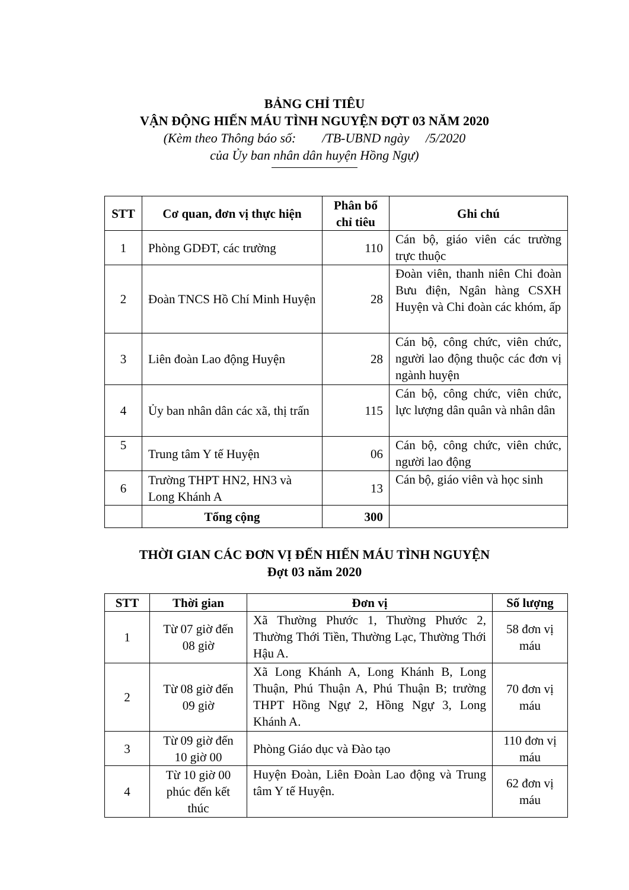BẢNG CHỈ TIÊU
VẬN ĐỘNG HIẾN MÁU TÌNH NGUYỆN ĐỢT 03 NĂM 2020
(Kèm theo Thông báo số: /TB-UBND ngày /5/2020
của Ủy ban nhân dân huyện Hồng Ngự)
| STT | Cơ quan, đơn vị thực hiện | Phân bổ chỉ tiêu | Ghi chú |
| --- | --- | --- | --- |
| 1 | Phòng GDĐT, các trường | 110 | Cán bộ, giáo viên các trường trực thuộc |
| 2 | Đoàn TNCS Hồ Chí Minh Huyện | 28 | Đoàn viên, thanh niên Chi đoàn Bưu điện, Ngân hàng CSXH Huyện và Chi đoàn các khóm, ấp |
| 3 | Liên đoàn Lao động Huyện | 28 | Cán bộ, công chức, viên chức, người lao động thuộc các đơn vị ngành huyện |
| 4 | Ủy ban nhân dân các xã, thị trấn | 115 | Cán bộ, công chức, viên chức, lực lượng dân quân và nhân dân |
| 5 | Trung tâm Y tế Huyện | 06 | Cán bộ, công chức, viên chức, người lao động |
| 6 | Trường THPT HN2, HN3 và Long Khánh A | 13 | Cán bộ, giáo viên và học sinh |
| | Tổng cộng | 300 | |
THỜI GIAN CÁC ĐƠN VỊ ĐẾN HIẾN MÁU TÌNH NGUYỆN
Đợt 03 năm 2020
| STT | Thời gian | Đơn vị | Số lượng |
| --- | --- | --- | --- |
| 1 | Từ 07 giờ đến 08 giờ | Xã Thường Phước 1, Thường Phước 2, Thường Thới Tiền, Thường Lạc, Thường Thới Hậu A. | 58 đơn vị máu |
| 2 | Từ 08 giờ đến 09 giờ | Xã Long Khánh A, Long Khánh B, Long Thuận, Phú Thuận A, Phú Thuận B; trường THPT Hồng Ngự 2, Hồng Ngự 3, Long Khánh A. | 70 đơn vị máu |
| 3 | Từ 09 giờ đến 10 giờ 00 | Phòng Giáo dục và Đào tạo | 110 đơn vị máu |
| 4 | Từ 10 giờ 00 phúc đến kết thúc | Huyện Đoàn, Liên Đoàn Lao động và Trung tâm Y tế Huyện. | 62 đơn vị máu |